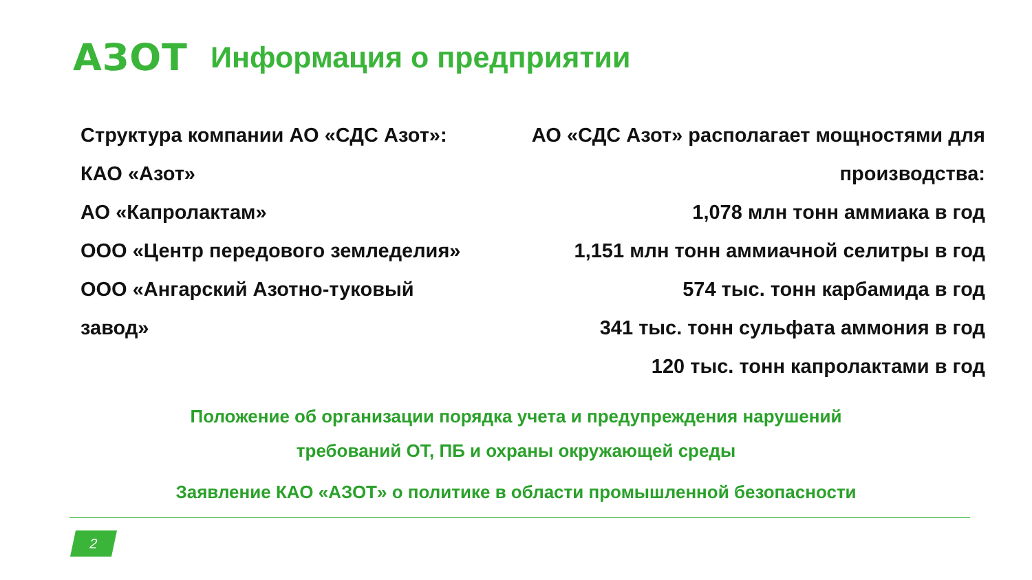АЗОТ
Информация о предприятии
Структура компании АО «СДС Азот»:
КАО «Азот»
АО «Капролактам»
ООО «Центр передового земледелия»
ООО «Ангарский Азотно-туковый
завод»
АО «СДС Азот» располагает мощностями для
производства:
1,078 млн тонн аммиака в год
1,151 млн тонн аммиачной селитры в год
574 тыс. тонн карбамида в год
341 тыс. тонн сульфата аммония в год
120 тыс. тонн капролактами в год
Положение об организации порядка учета и предупреждения нарушений
требований ОТ, ПБ и охраны окружающей среды
Заявление КАО «АЗОТ» о политике в области промышленной безопасности
2